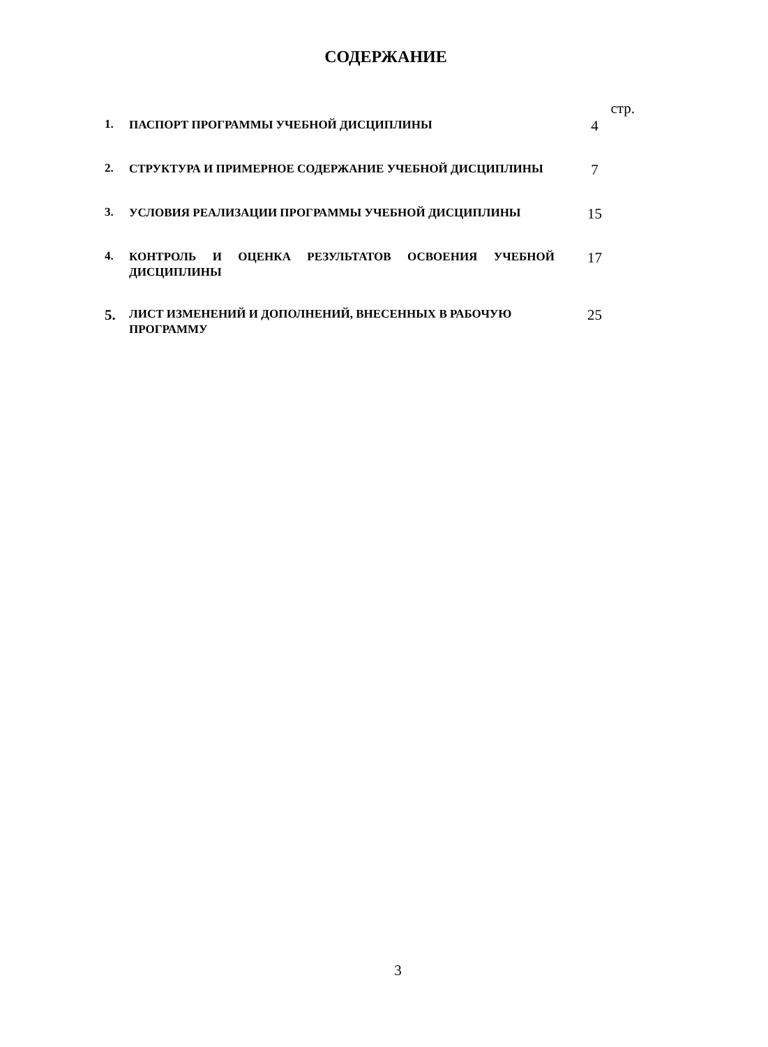СОДЕРЖАНИЕ
стр.
1.
ПАСПОРТ ПРОГРАММЫ УЧЕБНОЙ ДИСЦИПЛИНЫ
4
2.
СТРУКТУРА И ПРИМЕРНОЕ СОДЕРЖАНИЕ УЧЕБНОЙ ДИСЦИПЛИНЫ
7
3.
УСЛОВИЯ РЕАЛИЗАЦИИ ПРОГРАММЫ УЧЕБНОЙ ДИСЦИПЛИНЫ
15
4.
КОНТРОЛЬ И ОЦЕНКА РЕЗУЛЬТАТОВ ОСВОЕНИЯ УЧЕБНОЙ ДИСЦИПЛИНЫ
17
5.
ЛИСТ ИЗМЕНЕНИЙ И ДОПОЛНЕНИЙ, ВНЕСЕННЫХ В РАБОЧУЮ ПРОГРАММУ
25
3